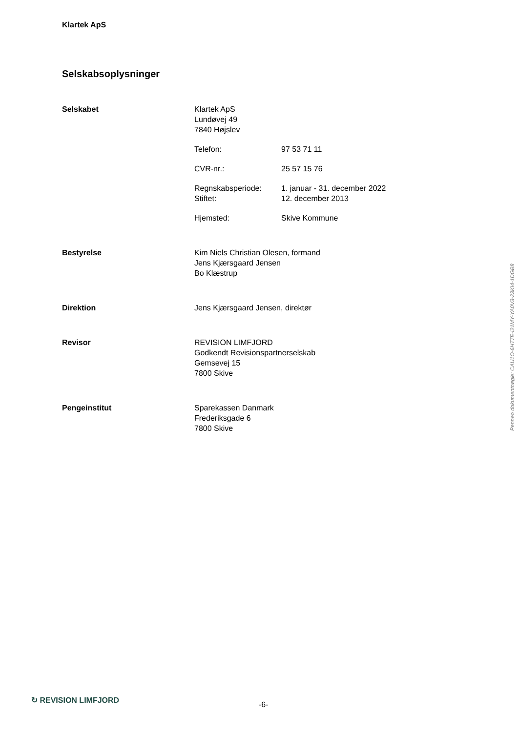Klartek ApS
Selskabsoplysninger
Selskabet Klartek ApS
Lundøvej 49
7840 Højslev
Telefon: 97 53 71 11
CVR-nr.: 25 57 15 76
Regnskabsperiode: 1. januar - 31. december 2022
Stiftet: 12. december 2013
Hjemsted: Skive Kommune
Bestyrelse Kim Niels Christian Olesen, formand
Jens Kjærsgaard Jensen
Bo Klæstrup
Direktion Jens Kjærsgaard Jensen, direktør
Revisor REVISION LIMFJORD
Godkendt Revisionspartnerselskab
Gemsevej 15
7800 Skive
Pengeinstitut Sparekassen Danmark
Frederiksgade 6
7800 Skive
Penneo dokumentnøgle: CAU1O-6HT7E-I21MY-YA0V3-23KI4-1DGB8
↻ REVISION LIMFJORD
-6-